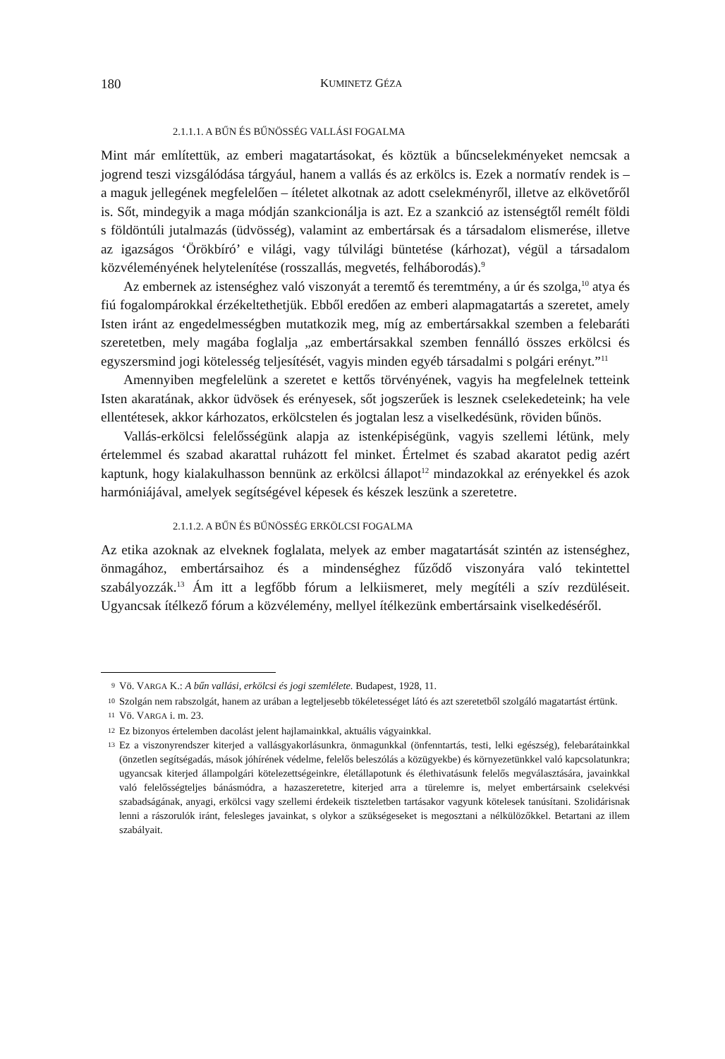180 KUMINETZ GÉZA
2.1.1.1. A BŰN ÉS BŰNÖSSÉG VALLÁSI FOGALMA
Mint már említettük, az emberi magatartásokat, és köztük a bűncselekményeket nem­csak a jogrend teszi vizsgálódása tárgyául, hanem a vallás és az erkölcs is. Ezek a nor­matív rendek is – a maguk jellegének megfelelően – ítéletet alkotnak az adott cselek­ményről, illetve az elkövetőről is. Sőt, mindegyik a maga módján szankcionálja is azt. Ez a szankció az istenségtől remélt földi s földöntúli jutalmazás (üdvösség), valamint az embertársak és a társadalom elismerése, illetve az igazságos ‘Örökbíró’ e világi, vagy túlvilági büntetése (kárhozat), végül a társadalom közvéleményének helytelení­tése (rosszallás, megvetés, felháborodás).<sup>9</sup>
Az embernek az istenséghez való viszonyát a teremtő és teremtmény, a úr és szol­ga,<sup>10</sup> atya és fiú fogalompárokkal érzékeltethetjük. Ebből eredően az emberi alapma­gatartás a szeretet, amely Isten iránt az engedelmességben mutatkozik meg, míg az embertársakkal szemben a felebaráti szeretetben, mely magába foglalja „az embertár­sakkal szemben fennálló összes erkölcsi és egyszersmind jogi kötelesség teljesítését, vagyis minden egyéb társadalmi s polgári erényt.”<sup>11</sup>
Amennyiben megfelelünk a szeretet e kettős törvényének, vagyis ha megfelelnek tetteink Isten akaratának, akkor üdvösek és erényesek, sőt jogszerűek is lesznek cse­lekedeteink; ha vele ellentétesek, akkor kárhozatos, erkölcstelen és jogtalan lesz a vi­selkedésünk, röviden bűnös.
Vallás-erkölcsi felelősségünk alapja az istenképiségünk, vagyis szellemi létünk, mely értelemmel és szabad akarattal ruházott fel minket. Értelmet és szabad akaratot pedig azért kaptunk, hogy kialakulhasson bennünk az erkölcsi állapot<sup>12</sup> mindazokkal az erényekkel és azok harmóniájával, amelyek segítségével képesek és készek le­szünk a szeretetre.
2.1.1.2. A BŰN ÉS BŰNÖSSÉG ERKÖLCSI FOGALMA
Az etika azoknak az elveknek foglalata, melyek az ember magatartását szintén az is­tenséghez, önmagához, embertársaihoz és a mindenséghez fűződő viszonyára való te­kintettel szabályozzák.<sup>13</sup> Ám itt a legfőbb fórum a lelkiismeret, mely megítéli a szív rezdüléseit. Ugyancsak ítélkező fórum a közvélemény, mellyel ítélkezünk embertár­saink viselkedéséről.
9 Vö. VARGA K.: A bűn vallási, erkölcsi és jogi szemlélete. Budapest, 1928, 11.
10 Szolgán nem rabszolgát, hanem az urában a legteljesebb tökéletességet látó és azt szeretetből szolgáló magatartást értünk.
11 Vö. VARGA i. m. 23.
12 Ez bizonyos értelemben dacolást jelent hajlamainkkal, aktuális vágyainkkal.
13 Ez a viszonyrendszer kiterjed a vallásgyakorlásunkra, önmagunkkal (önfenntartás, testi, lelki egészség), felebarátainkkal (önzetlen segítségadás, mások jóhírének védelme, felelős beleszólás a közügyekbe) és környezetünkkel való kapcsolatunkra; ugyancsak kiterjed állampolgári kötelezettségeinkre, életállapo­tunk és élethivatásunk felelős megválasztására, javainkkal való felelősségteljes bánásmódra, a hazasze­retetre, kiterjed arra a türelemre is, melyet embertársaink cselekvési szabadságának, anyagi, erkölcsi vagy szellemi érdekeik tiszteletben tartásakor vagyunk kötelesek tanúsítani. Szolidárisnak lenni a rá­szorulók iránt, felesleges javainkat, s olykor a szükségeseket is megosztani a nélkülözőkkel. Betartani az illem szabályait.